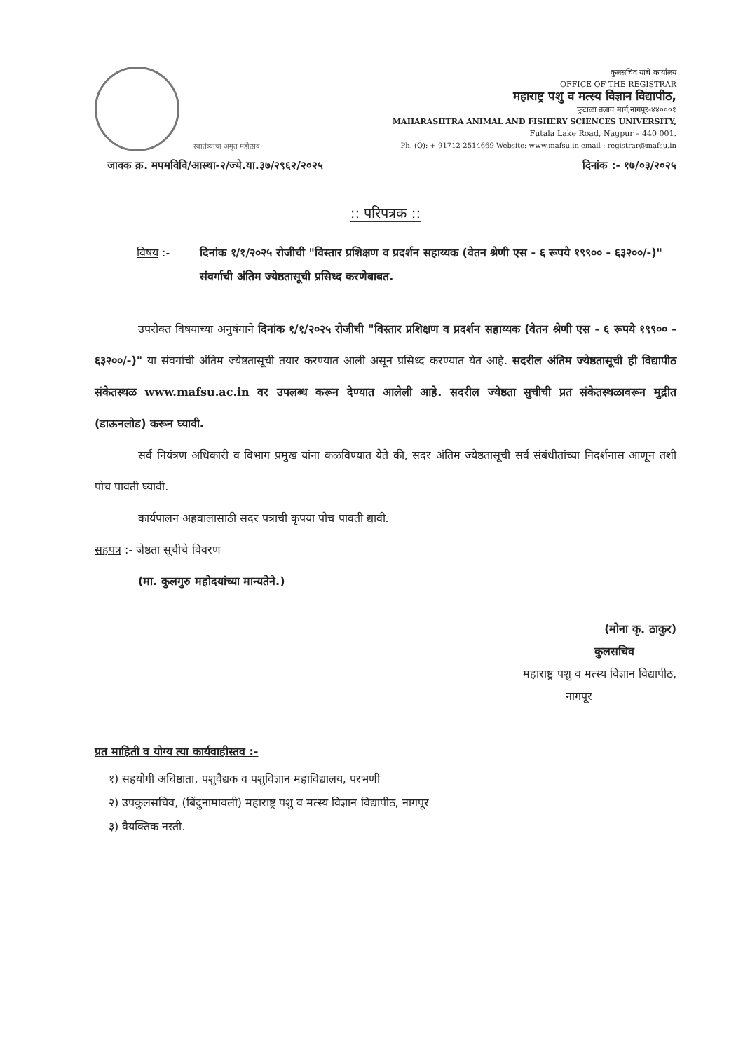स्वातंत्र्याचा अमृत महोत्सव
कुलसचिव यांचे कार्यालय
OFFICE OF THE REGISTRAR
महाराष्ट्र पशु व मत्स्य विज्ञान विद्यापीठ,
फुटाळा तलाव मार्ग,नागपूर-४४०००१
MAHARASHTRA ANIMAL AND FISHERY SCIENCES UNIVERSITY,
Futala Lake Road, Nagpur – 440 001.
Ph. (O): + 91712-2514669 Website: www.mafsu.in email : registrar@mafsu.in
जावक क्र. मपमविवि/आस्था-२/ज्ये.या.३७/२९६२/२०२५ दिनांक :- १७/०३/२०२५
:: परिपत्रक ::
विषय :- दिनांक १/१/२०२५ रोजीची "विस्तार प्रशिक्षण व प्रदर्शन सहाय्यक (वेतन श्रेणी एस - ६ रूपये १९९०० - ६३२००/-)" संवर्गाची अंतिम ज्येष्ठतासूची प्रसिध्द करणेबाबत.
उपरोक्त विषयाच्या अनुषंगाने दिनांक १/१/२०२५ रोजीची "विस्तार प्रशिक्षण व प्रदर्शन सहाय्यक (वेतन श्रेणी एस - ६ रूपये १९९०० - ६३२००/-)" या संवर्गाची अंतिम ज्येष्ठतासूची तयार करण्यात आली असून प्रसिध्द करण्यात येत आहे. सदरील अंतिम ज्येष्ठतासूची ही विद्यापीठ संकेतस्थळ www.mafsu.ac.in वर उपलब्ध करून देण्यात आलेली आहे. सदरील ज्येष्ठता सुचीची प्रत संकेतस्थळावरून मुद्रीत (डाऊनलोड) करून घ्यावी.
सर्व नियंत्रण अधिकारी व विभाग प्रमुख यांना कळविण्यात येते की, सदर अंतिम ज्येष्ठतासूची सर्व संबंधीतांच्या निदर्शनास आणून तशी पोच पावती घ्यावी.
कार्यपालन अहवालासाठी सदर पत्राची कृपया पोच पावती द्यावी.
सहपत्र :- जेष्ठता सूचीचे विवरण
(मा. कुलगुरु महोदयांच्या मान्यतेने.)
(मोना कृ. ठाकुर)
कुलसचिव
महाराष्ट्र पशु व मत्स्य विज्ञान विद्यापीठ,
नागपूर
प्रत माहिती व योग्य त्या कार्यवाहीस्तव :-
१) सहयोगी अधिष्ठाता, पशुवैद्यक व पशुविज्ञान महाविद्यालय, परभणी
२) उपकुलसचिव, (बिंदुनामावली) महाराष्ट्र पशु व मत्स्य विज्ञान विद्यापीठ, नागपूर
३) वैयक्तिक नस्ती.